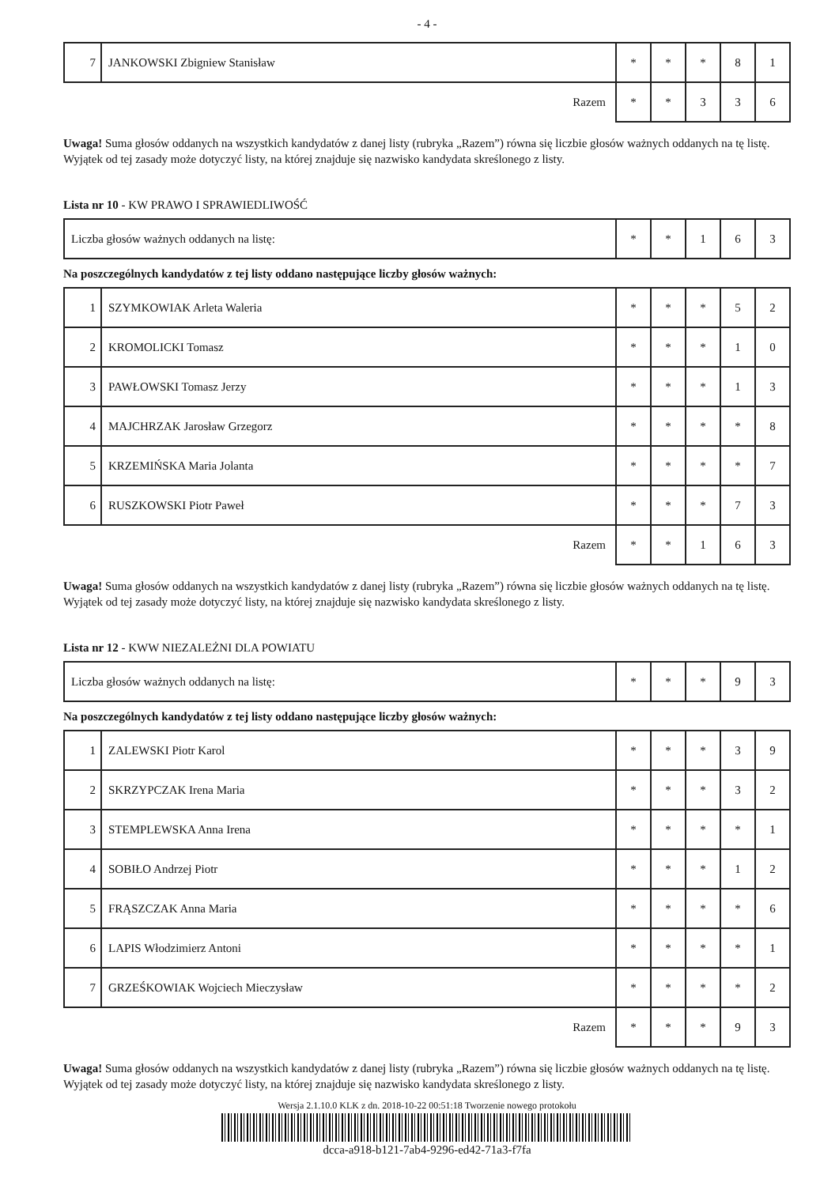- 4 -
| 7 | JANKOWSKI Zbigniew Stanisław | * | * | * | 8 | 1 |
| Razem | | * | * | 3 | 3 | 6 |
Uwaga! Suma głosów oddanych na wszystkich kandydatów z danej listy (rubryka „Razem”) równa się liczbie głosów ważnych oddanych na tę listę. Wyjątek od tej zasady może dotyczyć listy, na której znajduje się nazwisko kandydata skreślonego z listy.
Lista nr 10 - KW PRAWO I SPRAWIEDLIWOŚĆ
| Liczba głosów ważnych oddanych na listę: | * | * | 1 | 6 | 3 |
Na poszczególnych kandydatów z tej listy oddano następujące liczby głosów ważnych:
| 1 | SZYMKOWIAK Arleta Waleria | * | * | * | 5 | 2 |
| 2 | KROMOLICKI Tomasz | * | * | * | 1 | 0 |
| 3 | PAWŁOWSKI Tomasz Jerzy | * | * | * | 1 | 3 |
| 4 | MAJCHRZAK Jarosław Grzegorz | * | * | * | * | 8 |
| 5 | KRZEMIŃSKA Maria Jolanta | * | * | * | * | 7 |
| 6 | RUSZKOWSKI Piotr Paweł | * | * | * | 7 | 3 |
| Razem | | * | * | 1 | 6 | 3 |
Uwaga! Suma głosów oddanych na wszystkich kandydatów z danej listy (rubryka „Razem”) równa się liczbie głosów ważnych oddanych na tę listę. Wyjątek od tej zasady może dotyczyć listy, na której znajduje się nazwisko kandydata skreślonego z listy.
Lista nr 12 - KWW NIEZALEŻNI DLA POWIATU
| Liczba głosów ważnych oddanych na listę: | * | * | * | 9 | 3 |
Na poszczególnych kandydatów z tej listy oddano następujące liczby głosów ważnych:
| 1 | ZALEWSKI Piotr Karol | * | * | * | 3 | 9 |
| 2 | SKRZYPCZAK Irena Maria | * | * | * | 3 | 2 |
| 3 | STEMPLEWSKA Anna Irena | * | * | * | * | 1 |
| 4 | SOBIŁO Andrzej Piotr | * | * | * | 1 | 2 |
| 5 | FRĄSZCZAK Anna Maria | * | * | * | * | 6 |
| 6 | LAPIS Włodzimierz Antoni | * | * | * | * | 1 |
| 7 | GRZEŚKOWIAK Wojciech Mieczysław | * | * | * | * | 2 |
| Razem | | * | * | * | 9 | 3 |
Uwaga! Suma głosów oddanych na wszystkich kandydatów z danej listy (rubryka „Razem”) równa się liczbie głosów ważnych oddanych na tę listę. Wyjątek od tej zasady może dotyczyć listy, na której znajduje się nazwisko kandydata skreślonego z listy.
Wersja 2.1.10.0 KLK z dn. 2018-10-22 00:51:18 Tworzenie nowego protokołu
dcca-a918-b121-7ab4-9296-ed42-71a3-f7fa